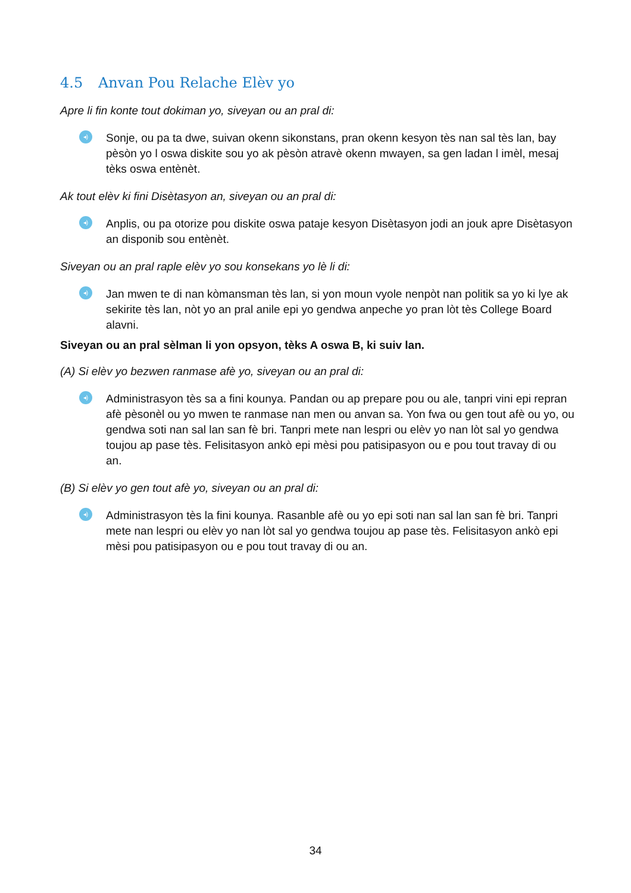4.5 Anvan Pou Relache Elèv yo
Apre li fin konte tout dokiman yo, siveyan ou an pral di:
◂)
Sonje, ou pa ta dwe, suivan okenn sikonstans, pran okenn kesyon tès nan sal tès lan, bay pèsòn yo l oswa diskite sou yo ak pèsòn atravè okenn mwayen, sa gen ladan l imèl, mesaj tèks oswa entènèt.
Ak tout elèv ki fini Disètasyon an, siveyan ou an pral di:
◂)
Anplis, ou pa otorize pou diskite oswa pataje kesyon Disètasyon jodi an jouk apre Disètasyon an disponib sou entènèt.
Siveyan ou an pral raple elèv yo sou konsekans yo lè li di:
◂)
Jan mwen te di nan kòmansman tès lan, si yon moun vyole nenpòt nan politik sa yo ki lye ak sekirite tès lan, nòt yo an pral anile epi yo gendwa anpeche yo pran lòt tès College Board alavni.
Siveyan ou an pral sèlman li yon opsyon, tèks A oswa B, ki suiv lan.
(A) Si elèv yo bezwen ranmase afè yo, siveyan ou an pral di:
◂)
Administrasyon tès sa a fini kounya. Pandan ou ap prepare pou ou ale, tanpri vini epi repran afè pèsonèl ou yo mwen te ranmase nan men ou anvan sa. Yon fwa ou gen tout afè ou yo, ou gendwa soti nan sal lan san fè bri. Tanpri mete nan lespri ou elèv yo nan lòt sal yo gendwa toujou ap pase tès. Felisitasyon ankò epi mèsi pou patisipasyon ou e pou tout travay di ou an.
(B) Si elèv yo gen tout afè yo, siveyan ou an pral di:
◂)
Administrasyon tès la fini kounya. Rasanble afè ou yo epi soti nan sal lan san fè bri. Tanpri mete nan lespri ou elèv yo nan lòt sal yo gendwa toujou ap pase tès. Felisitasyon ankò epi mèsi pou patisipasyon ou e pou tout travay di ou an.
34